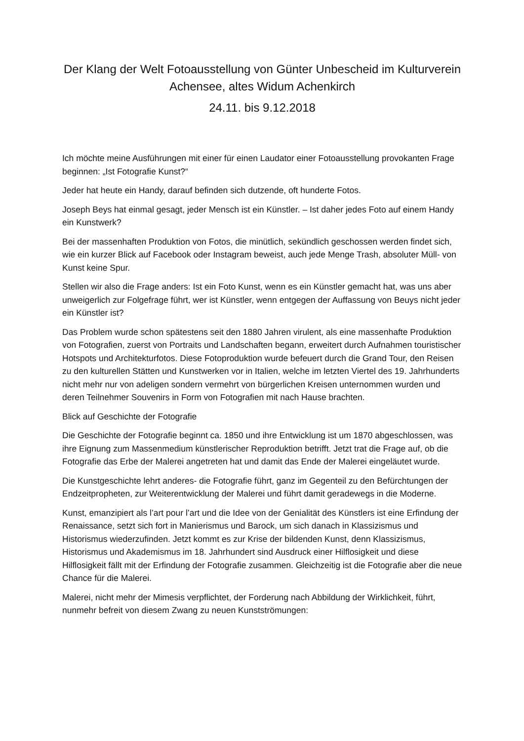Der Klang der Welt Fotoausstellung von Günter Unbescheid im Kulturverein Achensee, altes Widum Achenkirch
24.11. bis 9.12.2018
Ich möchte meine Ausführungen mit einer für einen Laudator einer Fotoausstellung provokanten Frage beginnen: „Ist Fotografie Kunst?“
Jeder hat heute ein Handy, darauf befinden sich dutzende, oft hunderte Fotos.
Joseph Beys hat einmal gesagt, jeder Mensch ist ein Künstler. – Ist daher jedes Foto auf einem Handy ein Kunstwerk?
Bei der massenhaften Produktion von Fotos, die minütlich, sekündlich geschossen werden findet sich, wie ein kurzer Blick auf Facebook oder Instagram beweist, auch jede Menge Trash, absoluter Müll- von Kunst keine Spur.
Stellen wir also die Frage anders: Ist ein Foto Kunst, wenn es ein Künstler gemacht hat, was uns aber unweigerlich zur Folgefrage führt, wer ist Künstler, wenn entgegen der Auffassung von Beuys nicht jeder ein Künstler ist?
Das Problem wurde schon spätestens seit den 1880 Jahren virulent, als eine massenhafte Produktion von Fotografien, zuerst von Portraits und Landschaften begann, erweitert durch Aufnahmen touristischer Hotspots und Architekturfotos. Diese Fotoproduktion wurde befeuert durch die Grand Tour, den Reisen zu den kulturellen Stätten und Kunstwerken vor in Italien, welche im letzten Viertel des 19. Jahrhunderts nicht mehr nur von adeligen sondern vermehrt von bürgerlichen Kreisen unternommen wurden und deren Teilnehmer Souvenirs in Form von Fotografien mit nach Hause brachten.
Blick auf Geschichte der Fotografie
Die Geschichte der Fotografie beginnt ca. 1850 und ihre Entwicklung ist um 1870 abgeschlossen, was ihre Eignung zum Massenmedium künstlerischer Reproduktion betrifft. Jetzt trat die Frage auf, ob die Fotografie das Erbe der Malerei angetreten hat und damit das Ende der Malerei eingeläutet wurde.
Die Kunstgeschichte lehrt anderes- die Fotografie führt, ganz im Gegenteil zu den Befürchtungen der Endzeitpropheten, zur Weiterentwicklung der Malerei und führt damit geradewegs in die Moderne.
Kunst, emanzipiert als l’art pour l’art und die Idee von der Genialität des Künstlers ist eine Erfindung der Renaissance, setzt sich fort in Manierismus und Barock, um sich danach in Klassizismus und Historismus wiederzufinden. Jetzt kommt es zur Krise der bildenden Kunst, denn Klassizismus, Historismus und Akademismus im 18. Jahrhundert sind Ausdruck einer Hilflosigkeit und diese Hilflosigkeit fällt mit der Erfindung der Fotografie zusammen. Gleichzeitig ist die Fotografie aber die neue Chance für die Malerei.
Malerei, nicht mehr der Mimesis verpflichtet, der Forderung nach Abbildung der Wirklichkeit, führt, nunmehr befreit von diesem Zwang zu neuen Kunstströmungen: